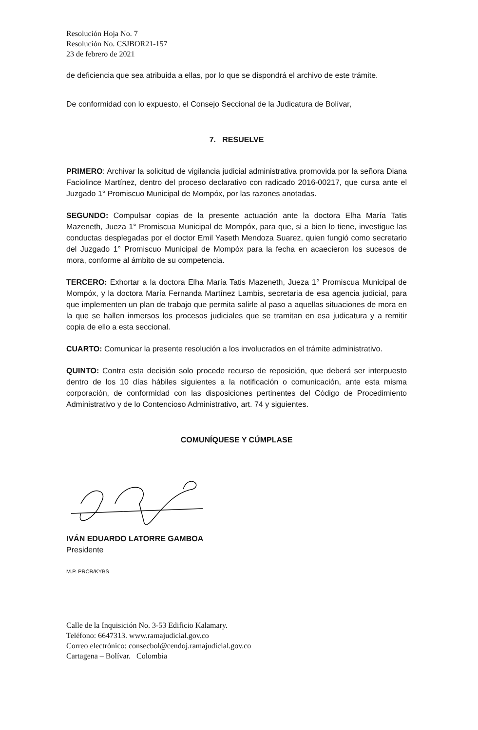Resolución Hoja No. 7
Resolución No. CSJBOR21-157
23 de febrero de 2021
de deficiencia que sea atribuida a ellas, por lo que se dispondrá el archivo de este trámite.
De conformidad con lo expuesto, el Consejo Seccional de la Judicatura de Bolívar,
7. RESUELVE
PRIMERO: Archivar la solicitud de vigilancia judicial administrativa promovida por la señora Diana Faciolince Martínez, dentro del proceso declarativo con radicado 2016-00217, que cursa ante el Juzgado 1° Promiscuo Municipal de Mompóx, por las razones anotadas.
SEGUNDO: Compulsar copias de la presente actuación ante la doctora Elha María Tatis Mazeneth, Jueza 1° Promiscua Municipal de Mompóx, para que, si a bien lo tiene, investigue las conductas desplegadas por el doctor Emil Yaseth Mendoza Suarez, quien fungió como secretario del Juzgado 1° Promiscuo Municipal de Mompóx para la fecha en acaecieron los sucesos de mora, conforme al ámbito de su competencia.
TERCERO: Exhortar a la doctora Elha María Tatis Mazeneth, Jueza 1° Promiscua Municipal de Mompóx, y la doctora María Fernanda Martínez Lambis, secretaria de esa agencia judicial, para que implementen un plan de trabajo que permita salirle al paso a aquellas situaciones de mora en la que se hallen inmersos los procesos judiciales que se tramitan en esa judicatura y a remitir copia de ello a esta seccional.
CUARTO: Comunicar la presente resolución a los involucrados en el trámite administrativo.
QUINTO: Contra esta decisión solo procede recurso de reposición, que deberá ser interpuesto dentro de los 10 días hábiles siguientes a la notificación o comunicación, ante esta misma corporación, de conformidad con las disposiciones pertinentes del Código de Procedimiento Administrativo y de lo Contencioso Administrativo, art. 74 y siguientes.
COMUNÍQUESE Y CÚMPLASE
IVÁN EDUARDO LATORRE GAMBOA
Presidente
M.P. PRCR/KYBS
Calle de la Inquisición No. 3-53 Edificio Kalamary.
Teléfono: 6647313. www.ramajudicial.gov.co
Correo electrónico: consecbol@cendoj.ramajudicial.gov.co
Cartagena – Bolívar. Colombia